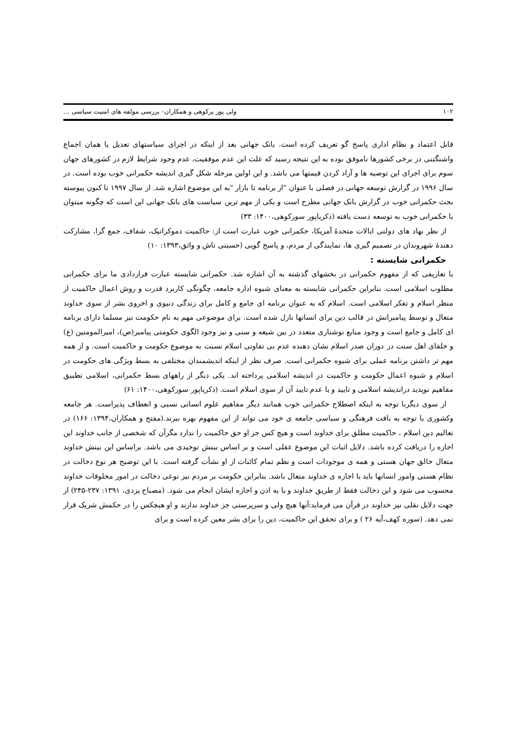۱۰۲ ولی پور پرکوهی و همکاران- بررسی مولفه های امنیت سیاسی ...
قابل اعتماد و نظام اداری پاسخ گو تعریف کرده است. بانک جهانی بعد از اینکه در اجرای سیاستهای تعدیل یا همان اجماع واشنگتنی در برخی کشورها ناموفق بوده به این نتیجه رسید که علت این عدم موفقیت، عدم وجود شرایط لازم در کشورهای جهان سوم برای اجرای این توصیه ها و آزاد کردن قیمتها می باشد. و این اولین مرحله شکل گیری اندیشه حکمرانی خوب بوده است. در سال ۱۹۹۶ در گزارش توسعه جهانی در فصلی با عنوان "از برنامه تا بازار "به این موضوع اشاره شد. از سال ۱۹۹۷ تا کنون پیوسته بحث حکمرانی خوب در گزارش بانک جهانی مطرح است و یکی از مهم ترین سیاست های بانک جهانی این است که چگونه میتوان با حکمرانی خوب به توسعه دست یافته (ذکریاپور سورکوهی،۱۴۰۰: ۳۳)
از نظر نهاد های دولتی ایالات متحدۀ آمریکا، حکمرانی خوب عبارت است از: حاکمیت دموکراتیک، شفاف، جمع گرا، مشارکت دهندۀ شهروندان در تصمیم گیری ها، نمایندگی از مردم، و پاسخ گویی (حسینی تاش و واثق،۱۳۹۳: ۱۰)
حکمرانی شایسته :
با تعاریفی که از مفهوم حکمرانی در بخشهای گذشته به آن اشاره شد. حکمرانی شایسته عبارت قراردادی ما برای حکمرانی مطلوب اسلامی است. بنابراین حکمرانی شایسته به معنای شیوه اداره جامعه، چگونگی کاربرد قدرت و روش اعمال حاکمیت از منظر اسلام و تفکر اسلامی است. اسلام که به عنوان برنامه ای جامع و کامل برای زندگی دنیوی و اخروی بشر از سوی خداوند متعال و توسط پیامبرانش در قالب دین برای انسانها نازل شده است. برای موضوعی مهم به نام حکومت نیز مسلما دارای برنامه ای کامل و جامع است و وجود منابع نوشتاری متعدد در بین شیعه و سنی و نیز وجود الگوی حکومتی پیامبر(ص)، امیرالمومنین (ع) و خلفای اهل سنت در دوران صدر اسلام نشان دهنده عدم بی تفاوتی اسلام نسبت به موضوع حکومت و حاکمیت است. و از همه مهم تر داشتن برنامه عملی برای شیوه حکمرانی است. صرف نظر از اینکه اندیشمندان مختلفی به بسط ویژگی های حکومت در اسلام و شیوه اعمال حکومت و حاکمیت در اندیشه اسلامی پرداخته اند. یکی دیگر از راههای بسط حکمرانی، اسلامی تطبیق مفاهیم نوپدید دراندیشه اسلامی و تایید و یا عدم تایید آن از سوی اسلام است. (ذکریاپور سورکوهی،۱۴۰۰: ۶۱)
از سوی دیگربا توجه به اینکه اصطلاح حکمرانی خوب همانند دیگر مفاهیم علوم انسانی نسبی و انعطاف پذیراست. هر جامعه وکشوری با توجه به بافت فرهنگی و سیاسی جامعه ی خود می تواند از این مفهوم بهره ببرند.(مفتح و همکاران،۱۳۹۴: ۱۶۶) در تعالیم دین اسلام ، حاکمیت مطلق برای خداوند است و هیچ کس جز او حق حاکمیت را ندارد مگرآن که شخصی از جانب خداوند این اجازه را دریافت کرده باشد. دلایل اثبات این موضوع عقلی است و بر اساس بینش توحیدی می باشد. براساس این بینش خداوند متعال خالق جهان هستی و همه ی موجودات است و نظم تمام کائنات از او نشأت گرفته است. با این توضیح هر نوع دخالت در نظام هستی وامور انسانها باید با اجازه ی خداوند متعال باشد. بنابراین حکومت بر مردم نیز نوعی دخالت در امور مخلوقات خداوند محسوب می شود و این دخالت فقط از طریق خداوند و یا به اذن و اجازه ایشان انجام می شود. (مصباح یزدی، ۱۳۹۱: ۲۳۷-۲۴۵) از جهت دلایل نقلی نیز خداوند در قرآن می فرماید:آنها هیچ ولی و سرپرستی جز خداوند ندارند و او هیچکس را در حکمش شریک قرار نمی دهد. (سوره کهف،آیه ۲۶ ) و برای تحقق این حاکمیت، دین را برای بشر معین کرده است و برای